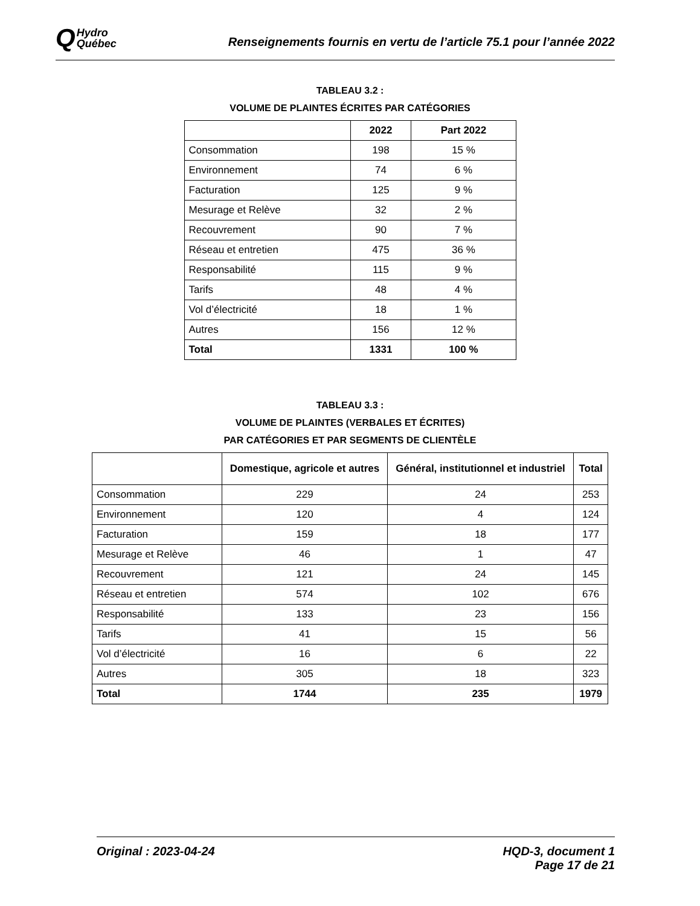Q Hydro
Québec
Renseignements fournis en vertu de l’article 75.1 pour l’année 2022
TABLEAU 3.2 :
VOLUME DE PLAINTES ÉCRITES PAR CATÉGORIES
| | 2022 | Part 2022 |
| --- | --- | --- |
| Consommation | 198 | 15 % |
| Environnement | 74 | 6 % |
| Facturation | 125 | 9 % |
| Mesurage et Relève | 32 | 2 % |
| Recouvrement | 90 | 7 % |
| Réseau et entretien | 475 | 36 % |
| Responsabilité | 115 | 9 % |
| Tarifs | 48 | 4 % |
| Vol d’électricité | 18 | 1 % |
| Autres | 156 | 12 % |
| Total | 1331 | 100 % |
TABLEAU 3.3 :
VOLUME DE PLAINTES (VERBALES ET ÉCRITES)
PAR CATÉGORIES ET PAR SEGMENTS DE CLIENTÈLE
| | Domestique, agricole et autres | Général, institutionnel et industriel | Total |
| --- | --- | --- | --- |
| Consommation | 229 | 24 | 253 |
| Environnement | 120 | 4 | 124 |
| Facturation | 159 | 18 | 177 |
| Mesurage et Relève | 46 | 1 | 47 |
| Recouvrement | 121 | 24 | 145 |
| Réseau et entretien | 574 | 102 | 676 |
| Responsabilité | 133 | 23 | 156 |
| Tarifs | 41 | 15 | 56 |
| Vol d’électricité | 16 | 6 | 22 |
| Autres | 305 | 18 | 323 |
| Total | 1744 | 235 | 1979 |
Original : 2023-04-24 HQD-3, document 1
Page 17 de 21